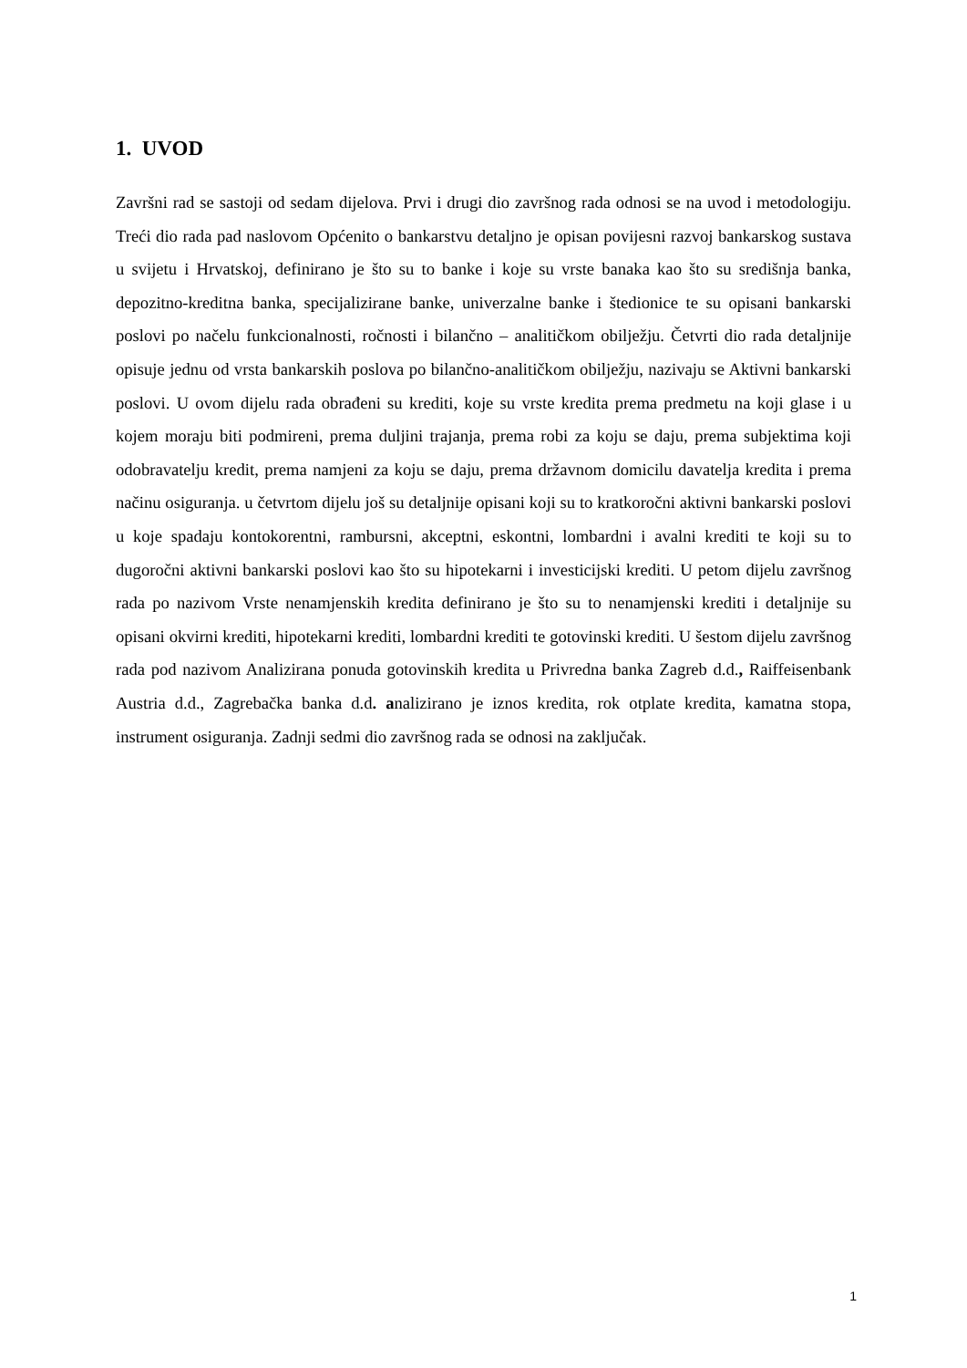1. UVOD
Završni rad se sastoji od sedam dijelova. Prvi i drugi dio završnog rada odnosi se na uvod i metodologiju. Treći dio rada pad naslovom Općenito o bankarstvu detaljno je opisan povijesni razvoj bankarskog sustava u svijetu i Hrvatskoj, definirano je što su to banke i koje su vrste banaka kao što su središnja banka, depozitno-kreditna banka, specijalizirane banke, univerzalne banke i štedionice te su opisani bankarski poslovi po načelu funkcionalnosti, ročnosti i bilančno – analitičkom obilježju. Četvrti dio rada detaljnije opisuje jednu od vrsta bankarskih poslova po bilančno-analitičkom obilježju, nazivaju se Aktivni bankarski poslovi. U ovom dijelu rada obrađeni su krediti, koje su vrste kredita prema predmetu na koji glase i u kojem moraju biti podmireni, prema duljini trajanja, prema robi za koju se daju, prema subjektima koji odobravatelju kredit, prema namjeni za koju se daju, prema državnom domicilu davatelja kredita i prema načinu osiguranja. u četvrtom dijelu još su detaljnije opisani koji su to kratkoročni aktivni bankarski poslovi u koje spadaju kontokorentni, rambursni, akceptni, eskontni, lombardni i avalni krediti te koji su to dugoročni aktivni bankarski poslovi kao što su hipotekarni i investicijski krediti. U petom dijelu završnog rada po nazivom Vrste nenamjenskih kredita definirano je što su to nenamjenski krediti i detaljnije su opisani okvirni krediti, hipotekarni krediti, lombardni krediti te gotovinski krediti. U šestom dijelu završnog rada pod nazivom Analizirana ponuda gotovinskih kredita u Privredna banka Zagreb d.d., Raiffeisenbank Austria d.d., Zagrebačka banka d.d. analizirano je iznos kredita, rok otplate kredita, kamatna stopa, instrument osiguranja. Zadnji sedmi dio završnog rada se odnosi na zaključak.
1